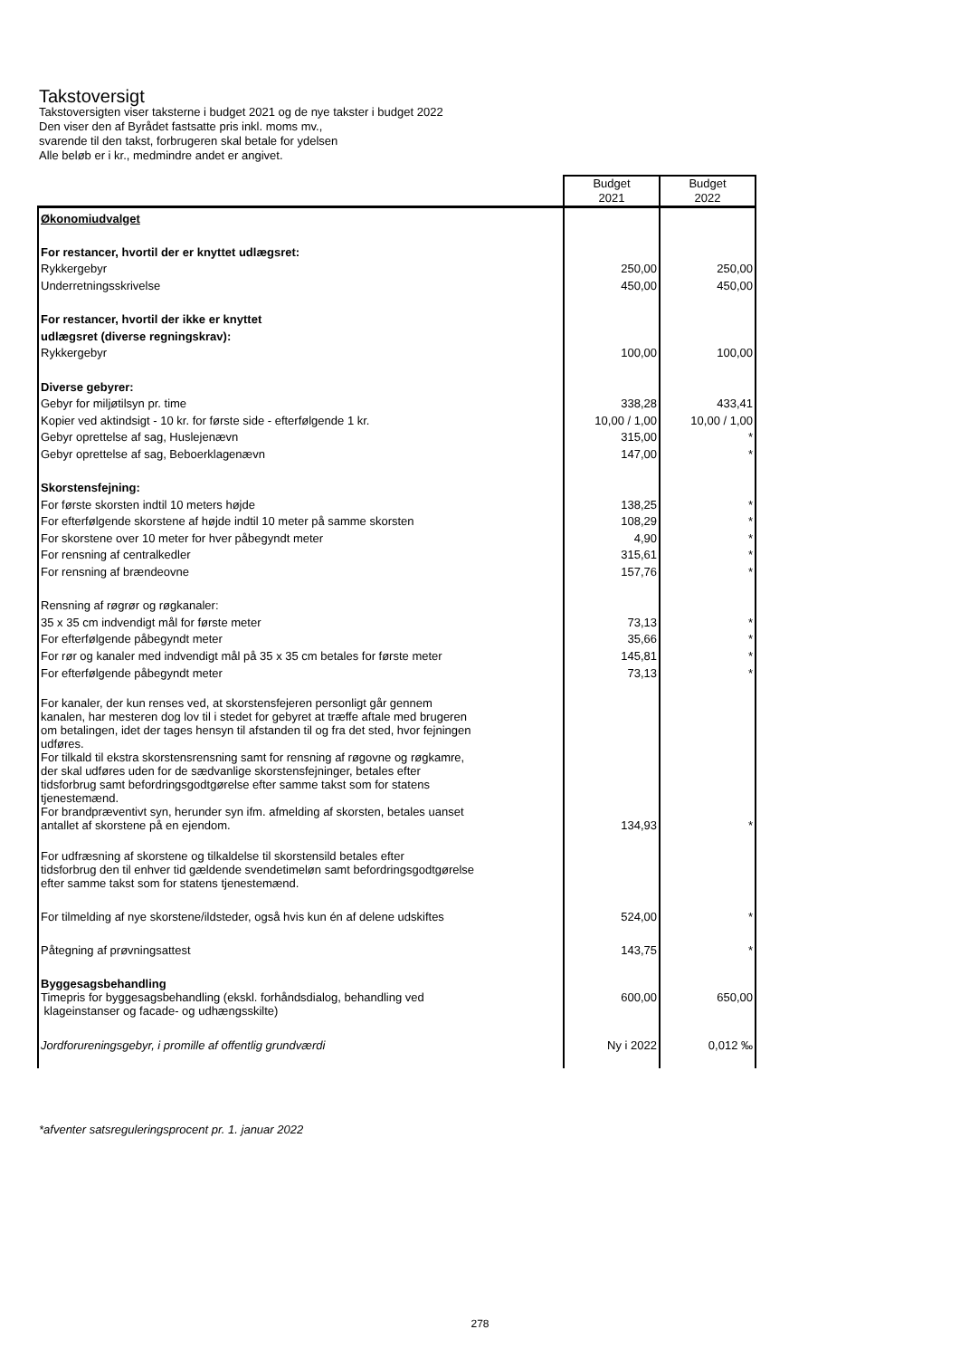Takstoversigt
Takstoversigten viser taksterne i budget 2021 og de nye takster i budget 2022
Den viser den af Byrådet fastsatte pris inkl. moms mv.,
svarende til den takst, forbrugeren skal betale for ydelsen
Alle beløb er i kr., medmindre andet er angivet.
| | Budget 2021 | Budget 2022 |
| --- | --- | --- |
| Økonomiudvalget | | |
| For restancer, hvortil der er knyttet udlægsret: | | |
| Rykkergebyr | 250,00 | 250,00 |
| Underretningsskrivelse | 450,00 | 450,00 |
| For restancer, hvortil der ikke er knyttet | | |
| udlægsret (diverse regningskrav): | | |
| Rykkergebyr | 100,00 | 100,00 |
| Diverse gebyrer: | | |
| Gebyr for miljøtilsyn pr. time | 338,28 | 433,41 |
| Kopier ved aktindsigt - 10 kr. for første side - efterfølgende 1 kr. | 10,00 / 1,00 | 10,00 / 1,00 |
| Gebyr oprettelse af sag, Huslejenævn | 315,00 | * |
| Gebyr oprettelse af sag, Beboerklagenævn | 147,00 | * |
| Skorstensfejning: | | |
| For første skorsten indtil 10 meters højde | 138,25 | * |
| For efterfølgende skorstene af højde indtil 10 meter på samme skorsten | 108,29 | * |
| For skorstene over 10 meter for hver påbegyndt meter | 4,90 | * |
| For rensning af centralkedler | 315,61 | * |
| For rensning af brændeovne | 157,76 | * |
| Rensning af røgrør og røgkanaler: | | |
| 35 x 35 cm indvendigt mål for første meter | 73,13 | * |
| For efterfølgende påbegyndt meter | 35,66 | * |
| For rør og kanaler med indvendigt mål på 35 x 35 cm betales for første meter | 145,81 | * |
| For efterfølgende påbegyndt meter | 73,13 | * |
| For kanaler, der kun renses ved, at skorstensfejeren personligt går gennem kanalen, har mesteren dog lov til i stedet for gebyret at træffe aftale med brugeren om betalingen, idet der tages hensyn til afstanden til og fra det sted, hvor fejningen udføres. For tilkald til ekstra skorstensrensning samt for rensning af røgovne og røgkamre, der skal udføres uden for de sædvanlige skorstensfejninger, betales efter tidsforbrug samt befordringsgodtgørelse efter samme takst som for statens tjenestemænd. For brandpræventivt syn, herunder syn ifm. afmelding af skorsten, betales uanset antallet af skorstene på en ejendom. | 134,93 | * |
| For udfræsning af skorstene og tilkaldelse til skorstensild betales efter tidsforbrug den til enhver tid gældende svendetimeløn samt befordringsgodtgørelse efter samme takst som for statens tjenestemænd. | | |
| For tilmelding af nye skorstene/ildsteder, også hvis kun én af delene udskiftes | 524,00 | * |
| Påtegning af prøvningsattest | 143,75 | * |
| Byggesagsbehandling | | |
| Timepris for byggesagsbehandling (ekskl. forhåndsdialog, behandling ved klageinstanser og facade- og udhængsskilte) | 600,00 | 650,00 |
| Jordforureningsgebyr, i promille af offentlig grundværdi | Ny i 2022 | 0,012 ‰ |
*afventer satsreguleringsprocent pr. 1. januar 2022
278